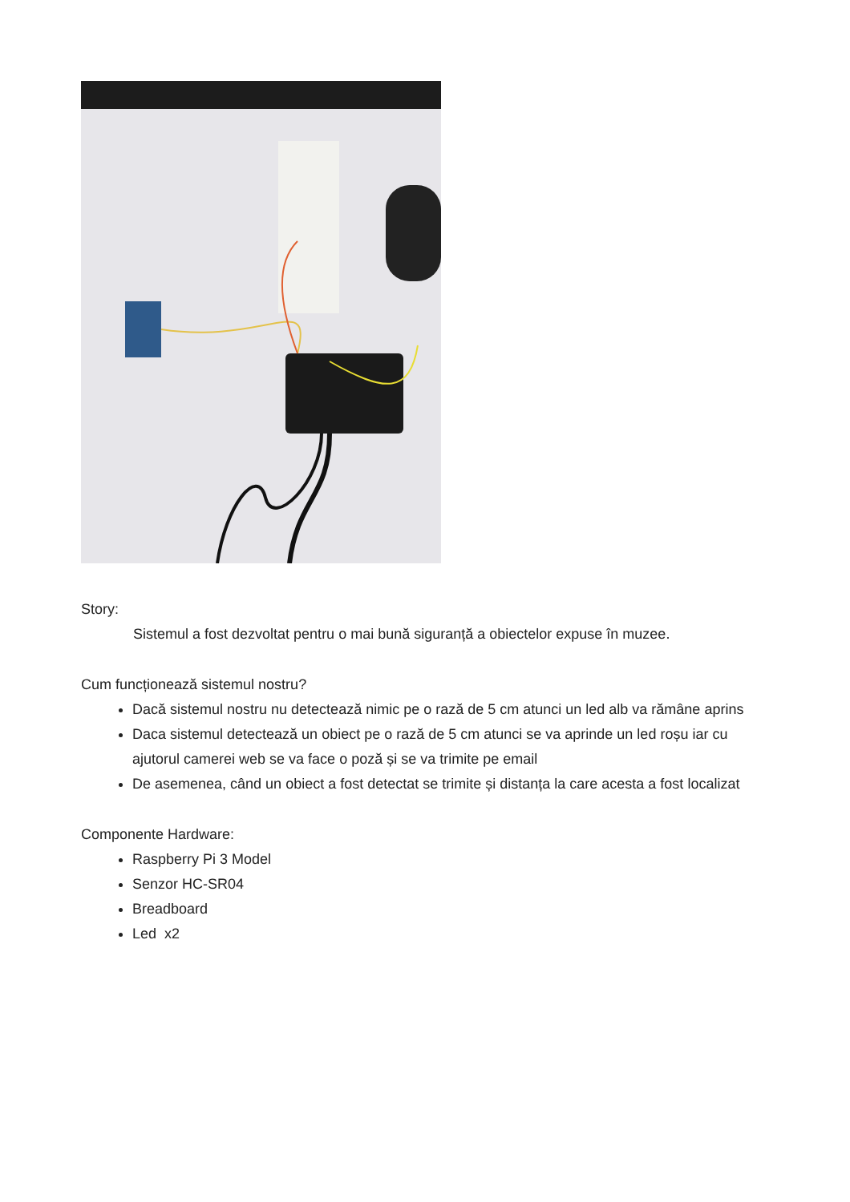Story:
Sistemul a fost dezvoltat pentru o mai bună siguranță a obiectelor expuse în muzee.
Cum funcționează sistemul nostru?
Dacă sistemul nostru nu detectează nimic pe o rază de 5 cm atunci un led alb va rămâne aprins
Daca sistemul detectează un obiect pe o rază de 5 cm atunci se va aprinde un led roșu iar cu ajutorul camerei web se va face o poză și se va trimite pe email
De asemenea, când un obiect a fost detectat se trimite și distanța la care acesta a fost localizat
Componente Hardware:
Raspberry Pi 3 Model
Senzor HC-SR04
Breadboard
Led x2